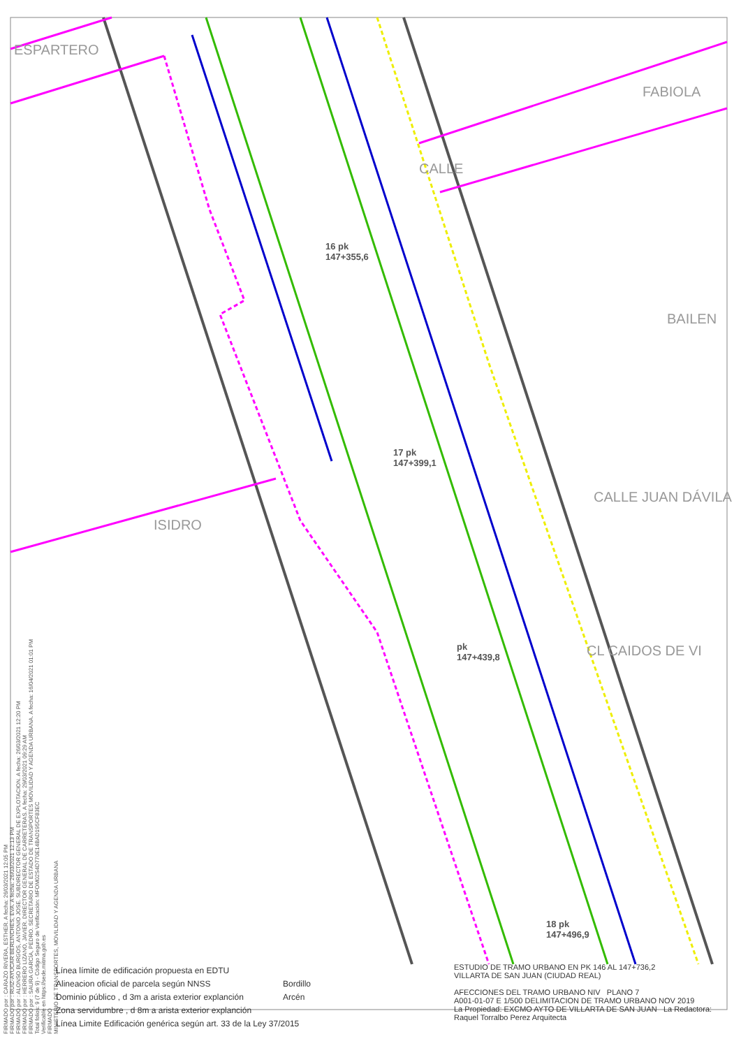16 pk
147+355,6
17 pk
147+399,1
pk
147+439,8
18 pk
147+496,9
FIRMADO por : CARAZO RIVERA, ESTHER. A fecha: 26/03/2021 12:05 PM
FIRMADO por : RUIZ-AYUCAR BERLINCHES, EVA. A fecha: 26/03/2021 12:13 PM
FIRMADO por : ALONSO BURGOS, ANTONIO JOSE. SUBDIRECTOR GENERAL DE EXPLOTACION. A fecha: 26/03/2021 12:20 PM
FIRMADO por : HERRERO LIZANO, JAVIER. DIRECTOR GENERAL DE CARRETERAS. A fecha: 29/03/2021 09:29 AM
FIRMADO por : SAURA GARCÍA, PEDRO. SECRETARIO DE ESTADO DE TRANSPORTES MOVILIDAD Y AGENDA URBANA. A fecha: 16/04/2021 01:01 PM
Total folios: 9 (7 de 9) - Código Seguro de Verificación: MFOM02S4D770E14BAD195CF83EC
Verificable en https://sede.mitma.gob.es
FIRMADO
MINISTERIO DE TRANSPORTES, MOVILIDAD Y AGENDA URBANA
Línea límite de edificación propuesta en EDTU
Alineacion oficial de parcela según NNSS
Dominio público , d 3m a arista exterior explanción
Zona servidumbre , d 8m a arista exterior explanción
Línea Limite Edificación genérica según art. 33 de la Ley 37/2015
Bordillo
Arcén
ESTUDIO DE TRAMO URBANO EN PK 146 AL 147+736,2
VILLARTA DE SAN JUAN (CIUDAD REAL)
AFECCIONES DEL TRAMO URBANO NIV PLANO 7
A001-01-07 E 1/500 DELIMITACION DE TRAMO URBANO NOV 2019
La Propiedad: EXCMO AYTO DE VILLARTA DE SAN JUAN La Redactora: Raquel Torralbo Perez Arquitecta
ESPARTERO
FABIOLA
BAILEN
ISIDRO
CALLE JUAN DÁVILA
CL CAIDOS DE VI
CALLE